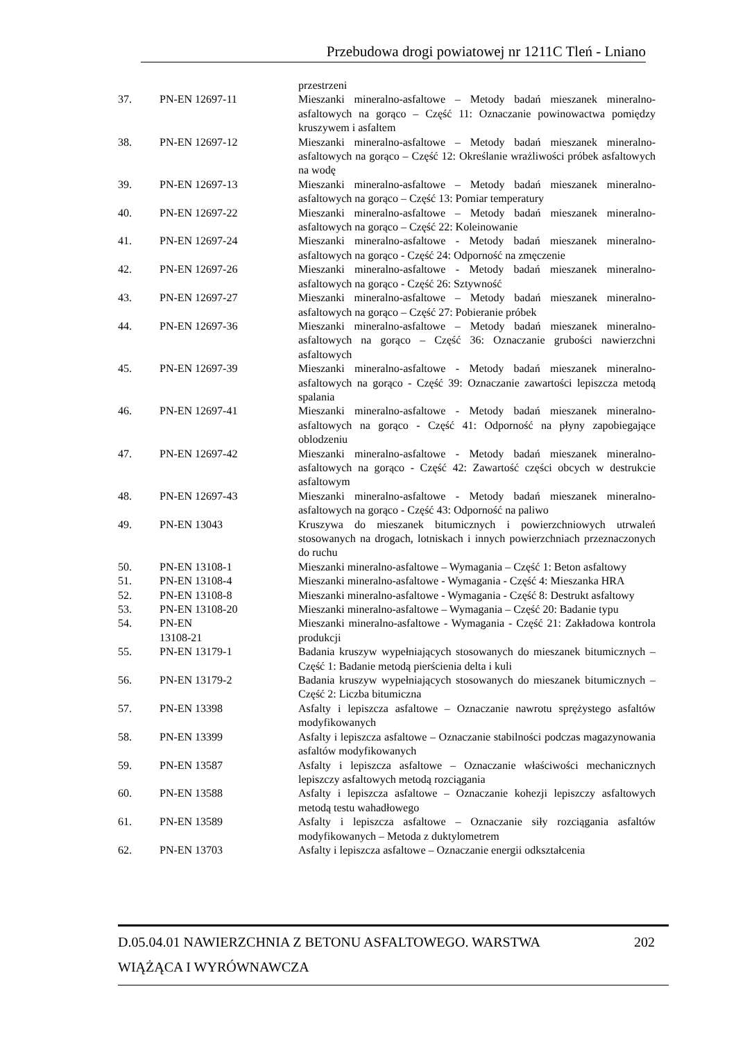Przebudowa drogi powiatowej nr 1211C Tleń - Lniano
| | | przestrzeni |
| 37. | PN-EN 12697-11 | Mieszanki mineralno-asfaltowe – Metody badań mieszanek mineralno-asfaltowych na gorąco – Część 11: Oznaczanie powinowactwa pomiędzy kruszywem i asfaltem |
| 38. | PN-EN 12697-12 | Mieszanki mineralno-asfaltowe – Metody badań mieszanek mineralno-asfaltowych na gorąco – Część 12: Określanie wrażliwości próbek asfaltowych na wodę |
| 39. | PN-EN 12697-13 | Mieszanki mineralno-asfaltowe – Metody badań mieszanek mineralno-asfaltowych na gorąco – Część 13: Pomiar temperatury |
| 40. | PN-EN 12697-22 | Mieszanki mineralno-asfaltowe – Metody badań mieszanek mineralno-asfaltowych na gorąco – Część 22: Koleinowanie |
| 41. | PN-EN 12697-24 | Mieszanki mineralno-asfaltowe - Metody badań mieszanek mineralno-asfaltowych na gorąco - Część 24: Odporność na zmęczenie |
| 42. | PN-EN 12697-26 | Mieszanki mineralno-asfaltowe - Metody badań mieszanek mineralno-asfaltowych na gorąco - Część 26: Sztywność |
| 43. | PN-EN 12697-27 | Mieszanki mineralno-asfaltowe – Metody badań mieszanek mineralno-asfaltowych na gorąco – Część 27: Pobieranie próbek |
| 44. | PN-EN 12697-36 | Mieszanki mineralno-asfaltowe – Metody badań mieszanek mineralno-asfaltowych na gorąco – Część 36: Oznaczanie grubości nawierzchni asfaltowych |
| 45. | PN-EN 12697-39 | Mieszanki mineralno-asfaltowe - Metody badań mieszanek mineralno-asfaltowych na gorąco - Część 39: Oznaczanie zawartości lepiszcza metodą spalania |
| 46. | PN-EN 12697-41 | Mieszanki mineralno-asfaltowe - Metody badań mieszanek mineralno-asfaltowych na gorąco - Część 41: Odporność na płyny zapobiegające oblodzeniu |
| 47. | PN-EN 12697-42 | Mieszanki mineralno-asfaltowe - Metody badań mieszanek mineralno-asfaltowych na gorąco - Część 42: Zawartość części obcych w destrukcie asfaltowym |
| 48. | PN-EN 12697-43 | Mieszanki mineralno-asfaltowe - Metody badań mieszanek mineralno-asfaltowych na gorąco - Część 43: Odporność na paliwo |
| 49. | PN-EN 13043 | Kruszywa do mieszanek bitumicznych i powierzchniowych utrwaleń stosowanych na drogach, lotniskach i innych powierzchniach przeznaczonych do ruchu |
| 50. | PN-EN 13108-1 | Mieszanki mineralno-asfaltowe – Wymagania – Część 1: Beton asfaltowy |
| 51. | PN-EN 13108-4 | Mieszanki mineralno-asfaltowe - Wymagania - Część 4: Mieszanka HRA |
| 52. | PN-EN 13108-8 | Mieszanki mineralno-asfaltowe - Wymagania - Część 8: Destrukt asfaltowy |
| 53. | PN-EN 13108-20 | Mieszanki mineralno-asfaltowe – Wymagania – Część 20: Badanie typu |
| 54. | PN-EN 13108-21 | Mieszanki mineralno-asfaltowe - Wymagania - Część 21: Zakładowa kontrola produkcji |
| 55. | PN-EN 13179-1 | Badania kruszyw wypełniających stosowanych do mieszanek bitumicznych – Część 1: Badanie metodą pierścienia delta i kuli |
| 56. | PN-EN 13179-2 | Badania kruszyw wypełniających stosowanych do mieszanek bitumicznych – Część 2: Liczba bitumiczna |
| 57. | PN-EN 13398 | Asfalty i lepiszcza asfaltowe – Oznaczanie nawrotu sprężystego asfaltów modyfikowanych |
| 58. | PN-EN 13399 | Asfalty i lepiszcza asfaltowe – Oznaczanie stabilności podczas magazynowania asfaltów modyfikowanych |
| 59. | PN-EN 13587 | Asfalty i lepiszcza asfaltowe – Oznaczanie właściwości mechanicznych lepiszczy asfaltowych metodą rozciągania |
| 60. | PN-EN 13588 | Asfalty i lepiszcza asfaltowe – Oznaczanie kohezji lepiszczy asfaltowych metodą testu wahadłowego |
| 61. | PN-EN 13589 | Asfalty i lepiszcza asfaltowe – Oznaczanie siły rozciągania asfaltów modyfikowanych – Metoda z duktylometrem |
| 62. | PN-EN 13703 | Asfalty i lepiszcza asfaltowe – Oznaczanie energii odkształcenia |
202 D.05.04.01 NAWIERZCHNIA Z BETONU ASFALTOWEGO. WARSTWA
WIĄŻĄCA I WYRÓWNAWCZA